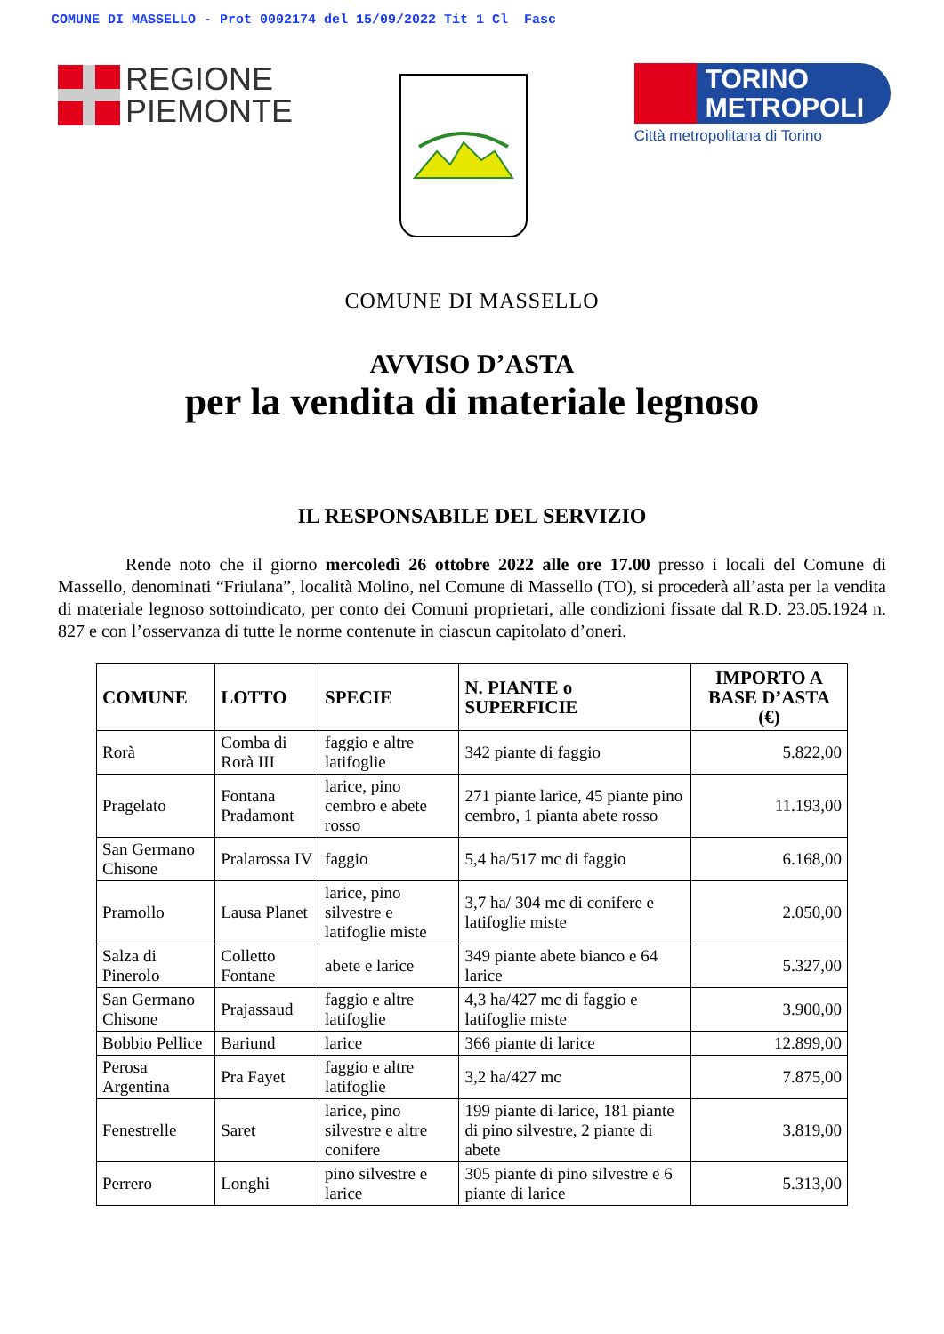COMUNE DI MASSELLO - Prot 0002174 del 15/09/2022 Tit 1 Cl Fasc
REGIONE
PIEMONTE
TORINO
METROPOLI
Città metropolitana di Torino
COMUNE DI MASSELLO
AVVISO D’ASTA
per la vendita di materiale legnoso
IL RESPONSABILE DEL SERVIZIO
Rende noto che il giorno mercoledì 26 ottobre 2022 alle ore 17.00 presso i locali del Comune di Massello, denominati “Friulana”, località Molino, nel Comune di Massello (TO), si procederà all’asta per la vendita di materiale legnoso sottoindicato, per conto dei Comuni proprietari, alle condizioni fissate dal R.D. 23.05.1924 n. 827 e con l’osservanza di tutte le norme contenute in ciascun capitolato d’oneri.
| COMUNE | LOTTO | SPECIE | N. PIANTE o SUPERFICIE | IMPORTO A BASE D’ASTA (€) |
| --- | --- | --- | --- | --- |
| Rorà | Comba di Rorà III | faggio e altre latifoglie | 342 piante di faggio | 5.822,00 |
| Pragelato | Fontana Pradamont | larice, pino cembro e abete rosso | 271 piante larice, 45 piante pino cembro, 1 pianta abete rosso | 11.193,00 |
| San Germano Chisone | Pralarossa IV | faggio | 5,4 ha/517 mc di faggio | 6.168,00 |
| Pramollo | Lausa Planet | larice, pino silvestre e latifoglie miste | 3,7 ha/ 304 mc di conifere e latifoglie miste | 2.050,00 |
| Salza di Pinerolo | Colletto Fontane | abete e larice | 349 piante abete bianco e 64 larice | 5.327,00 |
| San Germano Chisone | Prajassaud | faggio e altre latifoglie | 4,3 ha/427 mc di faggio e latifoglie miste | 3.900,00 |
| Bobbio Pellice | Bariund | larice | 366 piante di larice | 12.899,00 |
| Perosa Argentina | Pra Fayet | faggio e altre latifoglie | 3,2 ha/427 mc | 7.875,00 |
| Fenestrelle | Saret | larice, pino silvestre e altre conifere | 199 piante di larice, 181 piante di pino silvestre, 2 piante di abete | 3.819,00 |
| Perrero | Longhi | pino silvestre e larice | 305 piante di pino silvestre e 6 piante di larice | 5.313,00 |